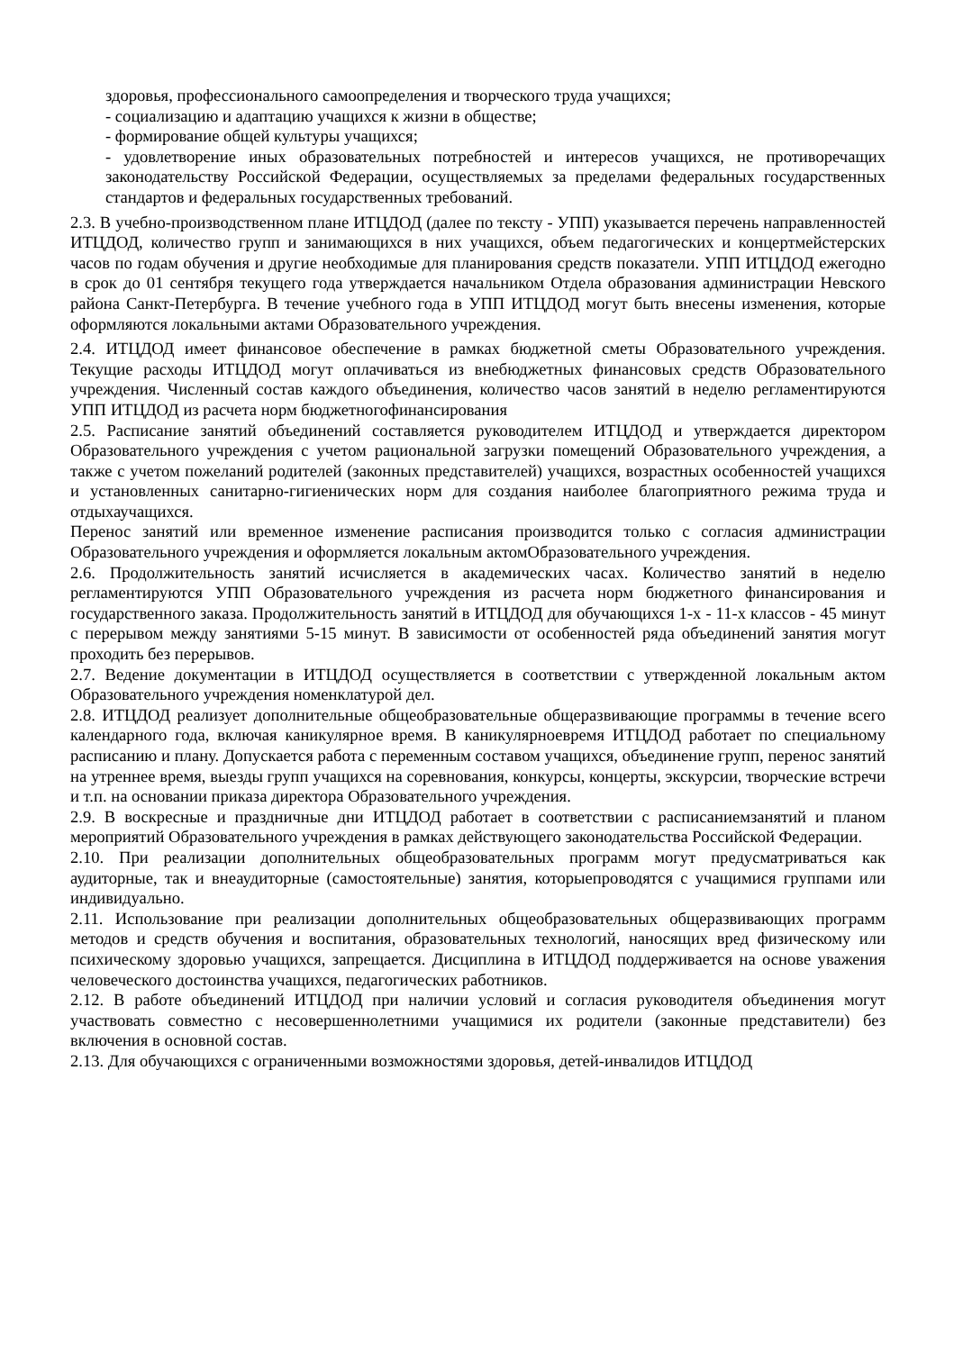здоровья, профессионального самоопределения и творческого труда учащихся;
- социализацию и адаптацию учащихся к жизни в обществе;
- формирование общей культуры учащихся;
- удовлетворение иных образовательных потребностей и интересов учащихся, не противоречащих законодательству Российской Федерации, осуществляемых за пределами федеральных государственных стандартов и федеральных государственных требований.
2.3. В учебно-производственном плане ИТЦДОД (далее по тексту - УПП) указывается перечень направленностей ИТЦДОД, количество групп и занимающихся в них учащихся, объем педагогических и концертмейстерских часов по годам обучения и другие необходимые для планирования средств показатели. УПП ИТЦДОД ежегодно в срок до 01 сентября текущего года утверждается начальником Отдела образования администрации Невского района Санкт-Петербурга. В течение учебного года в УПП ИТЦДОД могут быть внесены изменения, которые оформляются локальными актами Образовательного учреждения.
2.4. ИТЦДОД имеет финансовое обеспечение в рамках бюджетной сметы Образовательного учреждения. Текущие расходы ИТЦДОД могут оплачиваться из внебюджетных финансовых средств Образовательного учреждения. Численный состав каждого объединения, количество часов занятий в неделю регламентируются УПП ИТЦДОД из расчета норм бюджетногофинансирования
2.5. Расписание занятий объединений составляется руководителем ИТЦДОД и утверждается директором Образовательного учреждения с учетом рациональной загрузки помещений Образовательного учреждения, а также с учетом пожеланий родителей (законных представителей) учащихся, возрастных особенностей учащихся и установленных санитарно-гигиенических норм для создания наиболее благоприятного режима труда и отдыхаучащихся.
Перенос занятий или временное изменение расписания производится только с согласия администрации Образовательного учреждения и оформляется локальным актомОбразовательного учреждения.
2.6. Продолжительность занятий исчисляется в академических часах. Количество занятий в неделю регламентируются УПП Образовательного учреждения из расчета норм бюджетного финансирования и государственного заказа. Продолжительность занятий в ИТЦДОД для обучающихся 1-х - 11-х классов - 45 минут с перерывом между занятиями 5-15 минут. В зависимости от особенностей ряда объединений занятия могут проходить без перерывов.
2.7. Ведение документации в ИТЦДОД осуществляется в соответствии с утвержденной локальным актом Образовательного учреждения номенклатурой дел.
2.8. ИТЦДОД реализует дополнительные общеобразовательные общеразвивающие программы в течение всего календарного года, включая каникулярное время. В каникулярноевремя ИТЦДОД работает по специальному расписанию и плану. Допускается работа с переменным составом учащихся, объединение групп, перенос занятий на утреннее время, выезды групп учащихся на соревнования, конкурсы, концерты, экскурсии, творческие встречи и т.п. на основании приказа директора Образовательного учреждения.
2.9. В воскресные и праздничные дни ИТЦДОД работает в соответствии с расписаниемзанятий и планом мероприятий Образовательного учреждения в рамках действующего законодательства Российской Федерации.
2.10. При реализации дополнительных общеобразовательных программ могут предусматриваться как аудиторные, так и внеаудиторные (самостоятельные) занятия, которыепроводятся с учащимися группами или индивидуально.
2.11. Использование при реализации дополнительных общеобразовательных общеразвивающих программ методов и средств обучения и воспитания, образовательных технологий, наносящих вред физическому или психическому здоровью учащихся, запрещается. Дисциплина в ИТЦДОД поддерживается на основе уважения человеческого достоинства учащихся, педагогических работников.
2.12. В работе объединений ИТЦДОД при наличии условий и согласия руководителя объединения могут участвовать совместно с несовершеннолетними учащимися их родители (законные представители) без включения в основной состав.
2.13. Для обучающихся с ограниченными возможностями здоровья, детей-инвалидов ИТЦДОД